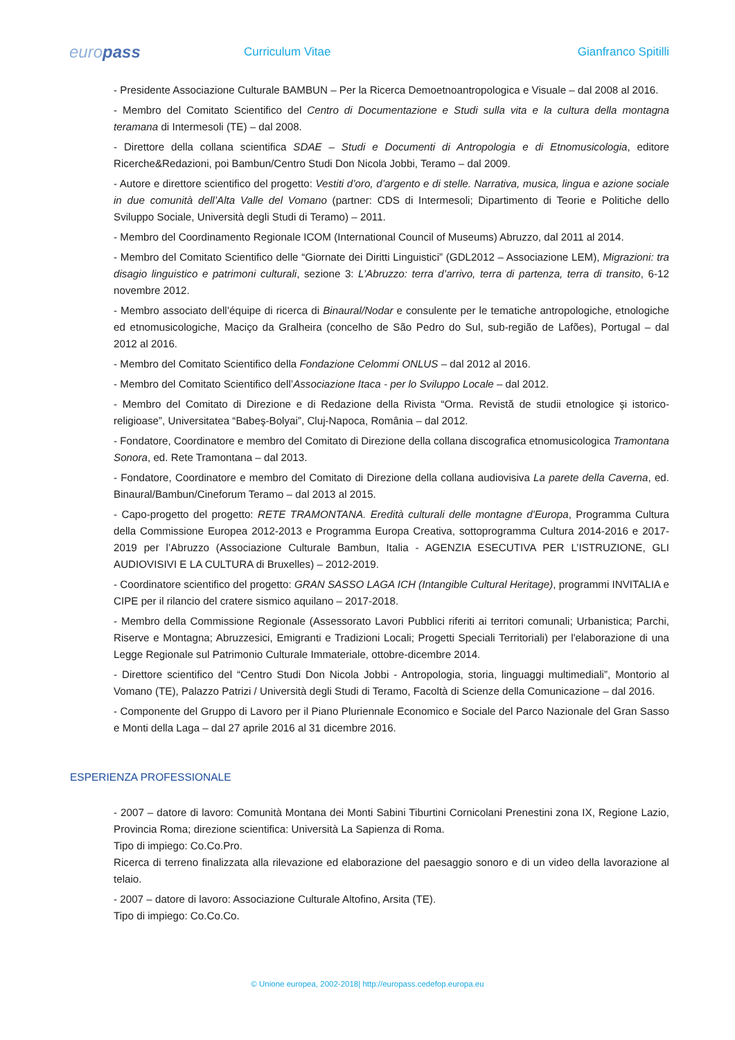europass
Curriculum Vitae Gianfranco Spitilli
- Presidente Associazione Culturale BAMBUN – Per la Ricerca Demoetnoantropologica e Visuale – dal 2008 al 2016.
- Membro del Comitato Scientifico del Centro di Documentazione e Studi sulla vita e la cultura della montagna teramana di Intermesoli (TE) – dal 2008.
- Direttore della collana scientifica SDAE – Studi e Documenti di Antropologia e di Etnomusicologia, editore Ricerche&Redazioni, poi Bambun/Centro Studi Don Nicola Jobbi, Teramo – dal 2009.
- Autore e direttore scientifico del progetto: Vestiti d’oro, d’argento e di stelle. Narrativa, musica, lingua e azione sociale in due comunità dell’Alta Valle del Vomano (partner: CDS di Intermesoli; Dipartimento di Teorie e Politiche dello Sviluppo Sociale, Università degli Studi di Teramo) – 2011.
- Membro del Coordinamento Regionale ICOM (International Council of Museums) Abruzzo, dal 2011 al 2014.
- Membro del Comitato Scientifico delle “Giornate dei Diritti Linguistici” (GDL2012 – Associazione LEM), Migrazioni: tra disagio linguistico e patrimoni culturali, sezione 3: L’Abruzzo: terra d’arrivo, terra di partenza, terra di transito, 6-12 novembre 2012.
- Membro associato dell’équipe di ricerca di Binaural/Nodar e consulente per le tematiche antropologiche, etnologiche ed etnomusicologiche, Maciço da Gralheira (concelho de São Pedro do Sul, sub-região de Lafões), Portugal – dal 2012 al 2016.
- Membro del Comitato Scientifico della Fondazione Celommi ONLUS – dal 2012 al 2016.
- Membro del Comitato Scientifico dell’Associazione Itaca - per lo Sviluppo Locale – dal 2012.
- Membro del Comitato di Direzione e di Redazione della Rivista “Orma. Revistă de studii etnologice şi istorico-religioase”, Universitatea “Babeş-Bolyai”, Cluj-Napoca, România – dal 2012.
- Fondatore, Coordinatore e membro del Comitato di Direzione della collana discografica etnomusicologica Tramontana Sonora, ed. Rete Tramontana – dal 2013.
- Fondatore, Coordinatore e membro del Comitato di Direzione della collana audiovisiva La parete della Caverna, ed. Binaural/Bambun/Cineforum Teramo – dal 2013 al 2015.
- Capo-progetto del progetto: RETE TRAMONTANA. Eredità culturali delle montagne d'Europa, Programma Cultura della Commissione Europea 2012-2013 e Programma Europa Creativa, sottoprogramma Cultura 2014-2016 e 2017-2019 per l’Abruzzo (Associazione Culturale Bambun, Italia - AGENZIA ESECUTIVA PER L’ISTRUZIONE, GLI AUDIOVISIVI E LA CULTURA di Bruxelles) – 2012-2019.
- Coordinatore scientifico del progetto: GRAN SASSO LAGA ICH (Intangible Cultural Heritage), programmi INVITALIA e CIPE per il rilancio del cratere sismico aquilano – 2017-2018.
- Membro della Commissione Regionale (Assessorato Lavori Pubblici riferiti ai territori comunali; Urbanistica; Parchi, Riserve e Montagna; Abruzzesici, Emigranti e Tradizioni Locali; Progetti Speciali Territoriali) per l'elaborazione di una Legge Regionale sul Patrimonio Culturale Immateriale, ottobre-dicembre 2014.
- Direttore scientifico del “Centro Studi Don Nicola Jobbi - Antropologia, storia, linguaggi multimediali”, Montorio al Vomano (TE), Palazzo Patrizi / Università degli Studi di Teramo, Facoltà di Scienze della Comunicazione – dal 2016.
- Componente del Gruppo di Lavoro per il Piano Pluriennale Economico e Sociale del Parco Nazionale del Gran Sasso e Monti della Laga – dal 27 aprile 2016 al 31 dicembre 2016.
ESPERIENZA PROFESSIONALE
- 2007 – datore di lavoro: Comunità Montana dei Monti Sabini Tiburtini Cornicolani Prenestini zona IX, Regione Lazio, Provincia Roma; direzione scientifica: Università La Sapienza di Roma.
Tipo di impiego: Co.Co.Pro.
Ricerca di terreno finalizzata alla rilevazione ed elaborazione del paesaggio sonoro e di un video della lavorazione al telaio.
- 2007 – datore di lavoro: Associazione Culturale Altofino, Arsita (TE).
Tipo di impiego: Co.Co.Co.
© Unione europea, 2002-2018| http://europass.cedefop.europa.eu